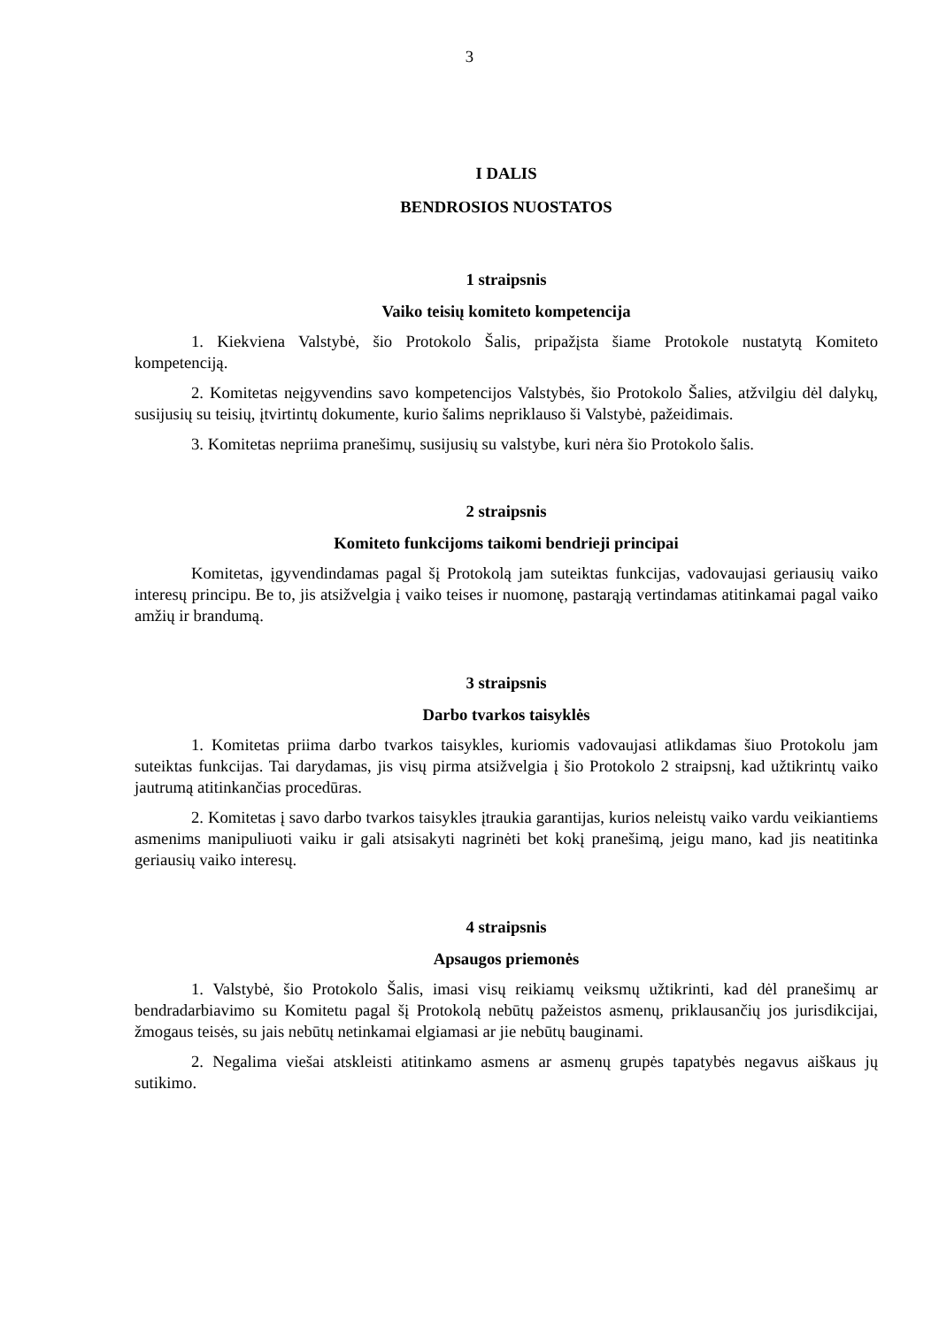3
I DALIS
BENDROSIOS NUOSTATOS
1 straipsnis
Vaiko teisių komiteto kompetencija
1. Kiekviena Valstybė, šio Protokolo Šalis, pripažįsta šiame Protokole nustatytą Komiteto kompetenciją.
2. Komitetas neįgyvendins savo kompetencijos Valstybės, šio Protokolo Šalies, atžvilgiu dėl dalykų, susijusių su teisių, įtvirtintų dokumente, kurio šalims nepriklauso ši Valstybė, pažeidimais.
3. Komitetas nepriima pranešimų, susijusių su valstybe, kuri nėra šio Protokolo šalis.
2 straipsnis
Komiteto funkcijoms taikomi bendrieji principai
Komitetas, įgyvendindamas pagal šį Protokolą jam suteiktas funkcijas, vadovaujasi geriausių vaiko interesų principu. Be to, jis atsižvelgia į vaiko teises ir nuomonę, pastarąją vertindamas atitinkamai pagal vaiko amžių ir brandumą.
3 straipsnis
Darbo tvarkos taisyklės
1. Komitetas priima darbo tvarkos taisykles, kuriomis vadovaujasi atlikdamas šiuo Protokolu jam suteiktas funkcijas. Tai darydamas, jis visų pirma atsižvelgia į šio Protokolo 2 straipsnį, kad užtikrintų vaiko jautrumą atitinkančias procedūras.
2. Komitetas į savo darbo tvarkos taisykles įtraukia garantijas, kurios neleistų vaiko vardu veikiantiems asmenims manipuliuoti vaiku ir gali atsisakyti nagrinėti bet kokį pranešimą, jeigu mano, kad jis neatitinka geriausių vaiko interesų.
4 straipsnis
Apsaugos priemonės
1. Valstybė, šio Protokolo Šalis, imasi visų reikiamų veiksmų užtikrinti, kad dėl pranešimų ar bendradarbiavimo su Komitetu pagal šį Protokolą nebūtų pažeistos asmenų, priklausančių jos jurisdikcijai, žmogaus teisės, su jais nebūtų netinkamai elgiamasi ar jie nebūtų bauginami.
2. Negalima viešai atskleisti atitinkamo asmens ar asmenų grupės tapatybės negavus aiškaus jų sutikimo.